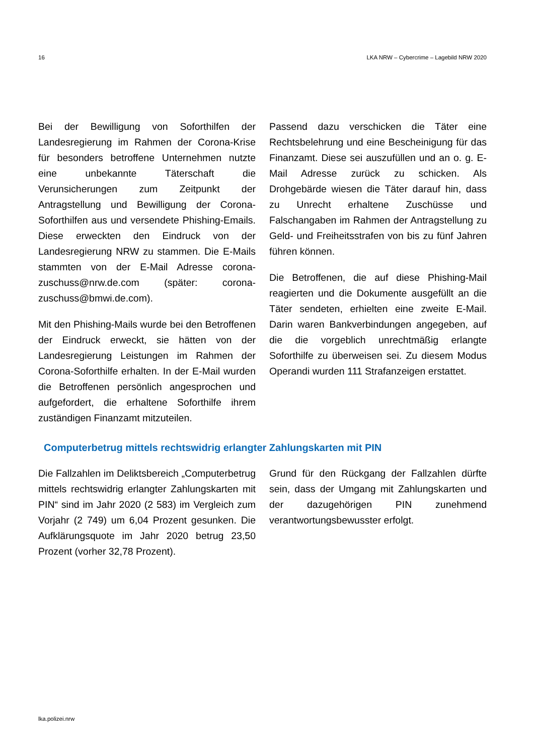16 LKA NRW – Cybercrime – Lagebild NRW 2020
Bei der Bewilligung von Soforthilfen der Landesregierung im Rahmen der Corona-Krise für besonders betroffene Unternehmen nutzte eine unbekannte Täterschaft die Verunsicherungen zum Zeitpunkt der Antragstellung und Bewilligung der Corona-Soforthilfen aus und versendete Phishing-Emails. Diese erweckten den Eindruck von der Landesregierung NRW zu stammen. Die E-Mails stammten von der E-Mail Adresse corona-zuschuss@nrw.de.com (später: corona-zuschuss@bmwi.de.com).
Mit den Phishing-Mails wurde bei den Betroffenen der Eindruck erweckt, sie hätten von der Landesregierung Leistungen im Rahmen der Corona-Soforthilfe erhalten. In der E-Mail wurden die Betroffenen persönlich angesprochen und aufgefordert, die erhaltene Soforthilfe ihrem zuständigen Finanzamt mitzuteilen.
Passend dazu verschicken die Täter eine Rechtsbelehrung und eine Bescheinigung für das Finanzamt. Diese sei auszufüllen und an o. g. E-Mail Adresse zurück zu schicken. Als Drohgebärde wiesen die Täter darauf hin, dass zu Unrecht erhaltene Zuschüsse und Falschangaben im Rahmen der Antragstellung zu Geld- und Freiheitsstrafen von bis zu fünf Jahren führen können.
Die Betroffenen, die auf diese Phishing-Mail reagierten und die Dokumente ausgefüllt an die Täter sendeten, erhielten eine zweite E-Mail. Darin waren Bankverbindungen angegeben, auf die die vorgeblich unrechtmäßig erlangte Soforthilfe zu überweisen sei. Zu diesem Modus Operandi wurden 111 Strafanzeigen erstattet.
Computerbetrug mittels rechtswidrig erlangter Zahlungskarten mit PIN
Die Fallzahlen im Deliktsbereich „Computerbetrug mittels rechtswidrig erlangter Zahlungskarten mit PIN“ sind im Jahr 2020 (2 583) im Vergleich zum Vorjahr (2 749) um 6,04 Prozent gesunken. Die Aufklärungsquote im Jahr 2020 betrug 23,50 Prozent (vorher 32,78 Prozent).
Grund für den Rückgang der Fallzahlen dürfte sein, dass der Umgang mit Zahlungskarten und der dazugehörigen PIN zunehmend verantwortungsbewusster erfolgt.
lka.polizei.nrw